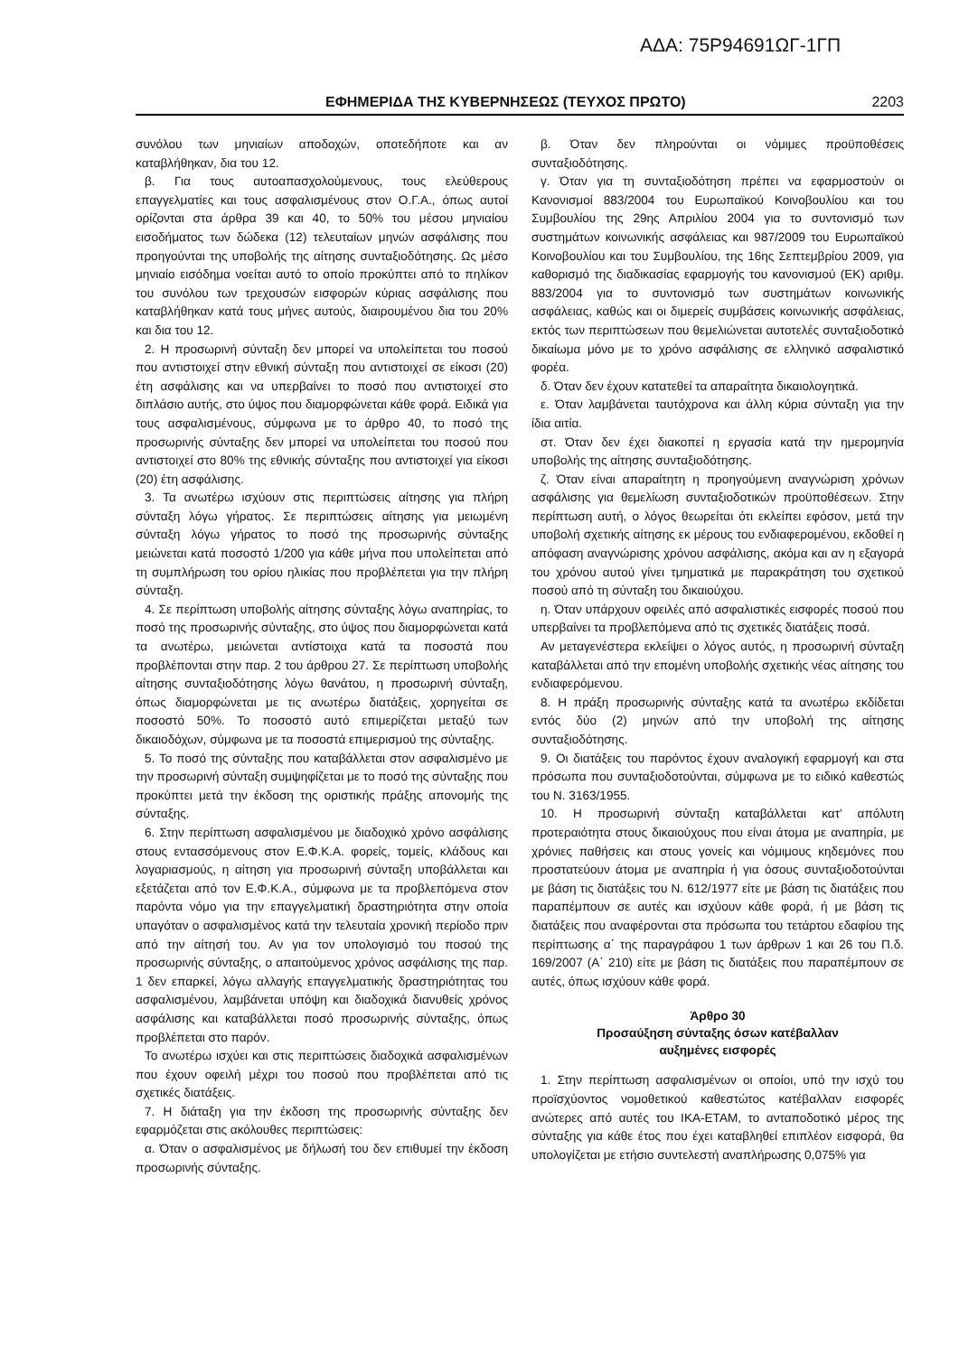ΑΔΑ: 75Ρ94691ΩΓ-1ΓΠ
ΕΦΗΜΕΡΙΔΑ ΤΗΣ ΚΥΒΕΡΝΗΣΕΩΣ (ΤΕΥΧΟΣ ΠΡΩΤΟ) 2203
συνόλου των μηνιαίων αποδοχών, οποτεδήποτε και αν καταβλήθηκαν, δια του 12.
β. Για τους αυτοαπασχολούμενους, τους ελεύθερους επαγγελματίες και τους ασφαλισμένους στον Ο.Γ.Α., όπως αυτοί ορίζονται στα άρθρα 39 και 40, το 50% του μέσου μηνιαίου εισοδήματος των δώδεκα (12) τελευταίων μηνών ασφάλισης που προηγούνται της υποβολής της αίτησης συνταξιοδότησης. Ως μέσο μηνιαίο εισόδημα νοείται αυτό το οποίο προκύπτει από το πηλίκον του συνόλου των τρεχουσών εισφορών κύριας ασφάλισης που καταβλήθηκαν κατά τους μήνες αυτούς, διαιρουμένου δια του 20% και δια του 12.
2. Η προσωρινή σύνταξη δεν μπορεί να υπολείπεται του ποσού που αντιστοιχεί στην εθνική σύνταξη που αντιστοιχεί σε είκοσι (20) έτη ασφάλισης και να υπερβαίνει το ποσό που αντιστοιχεί στο διπλάσιο αυτής, στο ύψος που διαμορφώνεται κάθε φορά. Ειδικά για τους ασφαλισμένους, σύμφωνα με το άρθρο 40, το ποσό της προσωρινής σύνταξης δεν μπορεί να υπολείπεται του ποσού που αντιστοιχεί στο 80% της εθνικής σύνταξης που αντιστοιχεί για είκοσι (20) έτη ασφάλισης.
3. Τα ανωτέρω ισχύουν στις περιπτώσεις αίτησης για πλήρη σύνταξη λόγω γήρατος. Σε περιπτώσεις αίτησης για μειωμένη σύνταξη λόγω γήρατος το ποσό της προσωρινής σύνταξης μειώνεται κατά ποσοστό 1/200 για κάθε μήνα που υπολείπεται από τη συμπλήρωση του ορίου ηλικίας που προβλέπεται για την πλήρη σύνταξη.
4. Σε περίπτωση υποβολής αίτησης σύνταξης λόγω αναπηρίας, το ποσό της προσωρινής σύνταξης, στο ύψος που διαμορφώνεται κατά τα ανωτέρω, μειώνεται αντίστοιχα κατά τα ποσοστά που προβλέπονται στην παρ. 2 του άρθρου 27. Σε περίπτωση υποβολής αίτησης συνταξιοδότησης λόγω θανάτου, η προσωρινή σύνταξη, όπως διαμορφώνεται με τις ανωτέρω διατάξεις, χορηγείται σε ποσοστό 50%. Το ποσοστό αυτό επιμερίζεται μεταξύ των δικαιοδόχων, σύμφωνα με τα ποσοστά επιμερισμού της σύνταξης.
5. Το ποσό της σύνταξης που καταβάλλεται στον ασφαλισμένο με την προσωρινή σύνταξη συμψηφίζεται με το ποσό της σύνταξης που προκύπτει μετά την έκδοση της οριστικής πράξης απονομής της σύνταξης.
6. Στην περίπτωση ασφαλισμένου με διαδοχικό χρόνο ασφάλισης στους εντασσόμενους στον Ε.Φ.Κ.Α. φορείς, τομείς, κλάδους και λογαριασμούς, η αίτηση για προσωρινή σύνταξη υποβάλλεται και εξετάζεται από τον Ε.Φ.Κ.Α., σύμφωνα με τα προβλεπόμενα στον παρόντα νόμο για την επαγγελματική δραστηριότητα στην οποία υπαγόταν ο ασφαλισμένος κατά την τελευταία χρονική περίοδο πριν από την αίτησή του. Αν για τον υπολογισμό του ποσού της προσωρινής σύνταξης, ο απαιτούμενος χρόνος ασφάλισης της παρ. 1 δεν επαρκεί, λόγω αλλαγής επαγγελματικής δραστηριότητας του ασφαλισμένου, λαμβάνεται υπόψη και διαδοχικά διανυθείς χρόνος ασφάλισης και καταβάλλεται ποσό προσωρινής σύνταξης, όπως προβλέπεται στο παρόν.
Το ανωτέρω ισχύει και στις περιπτώσεις διαδοχικά ασφαλισμένων που έχουν οφειλή μέχρι του ποσού που προβλέπεται από τις σχετικές διατάξεις.
7. Η διάταξη για την έκδοση της προσωρινής σύνταξης δεν εφαρμόζεται στις ακόλουθες περιπτώσεις:
α. Όταν ο ασφαλισμένος με δήλωσή του δεν επιθυμεί την έκδοση προσωρινής σύνταξης.
β. Όταν δεν πληρούνται οι νόμιμες προϋποθέσεις συνταξιοδότησης.
γ. Όταν για τη συνταξιοδότηση πρέπει να εφαρμοστούν οι Κανονισμοί 883/2004 του Ευρωπαϊκού Κοινοβουλίου και του Συμβουλίου της 29ης Απριλίου 2004 για το συντονισμό των συστημάτων κοινωνικής ασφάλειας και 987/2009 του Ευρωπαϊκού Κοινοβουλίου και του Συμβουλίου, της 16ης Σεπτεμβρίου 2009, για καθορισμό της διαδικασίας εφαρμογής του κανονισμού (ΕΚ) αριθμ. 883/2004 για το συντονισμό των συστημάτων κοινωνικής ασφάλειας, καθώς και οι διμερείς συμβάσεις κοινωνικής ασφάλειας, εκτός των περιπτώσεων που θεμελιώνεται αυτοτελές συνταξιοδοτικό δικαίωμα μόνο με το χρόνο ασφάλισης σε ελληνικό ασφαλιστικό φορέα.
δ. Όταν δεν έχουν κατατεθεί τα απαραίτητα δικαιολογητικά.
ε. Όταν λαμβάνεται ταυτόχρονα και άλλη κύρια σύνταξη για την ίδια αιτία.
στ. Όταν δεν έχει διακοπεί η εργασία κατά την ημερομηνία υποβολής της αίτησης συνταξιοδότησης.
ζ. Όταν είναι απαραίτητη η προηγούμενη αναγνώριση χρόνων ασφάλισης για θεμελίωση συνταξιοδοτικών προϋποθέσεων. Στην περίπτωση αυτή, ο λόγος θεωρείται ότι εκλείπει εφόσον, μετά την υποβολή σχετικής αίτησης εκ μέρους του ενδιαφερομένου, εκδοθεί η απόφαση αναγνώρισης χρόνου ασφάλισης, ακόμα και αν η εξαγορά του χρόνου αυτού γίνει τμηματικά με παρακράτηση του σχετικού ποσού από τη σύνταξη του δικαιούχου.
η. Όταν υπάρχουν οφειλές από ασφαλιστικές εισφορές ποσού που υπερβαίνει τα προβλεπόμενα από τις σχετικές διατάξεις ποσά.
Αν μεταγενέστερα εκλείψει ο λόγος αυτός, η προσωρινή σύνταξη καταβάλλεται από την επομένη υποβολής σχετικής νέας αίτησης του ενδιαφερόμενου.
8. Η πράξη προσωρινής σύνταξης κατά τα ανωτέρω εκδίδεται εντός δύο (2) μηνών από την υποβολή της αίτησης συνταξιοδότησης.
9. Οι διατάξεις του παρόντος έχουν αναλογική εφαρμογή και στα πρόσωπα που συνταξιοδοτούνται, σύμφωνα με το ειδικό καθεστώς του Ν. 3163/1955.
10. Η προσωρινή σύνταξη καταβάλλεται κατ’ απόλυτη προτεραιότητα στους δικαιούχους που είναι άτομα με αναπηρία, με χρόνιες παθήσεις και στους γονείς και νόμιμους κηδεμόνες που προστατεύουν άτομα με αναπηρία ή για όσους συνταξιοδοτούνται με βάση τις διατάξεις του Ν. 612/1977 είτε με βάση τις διατάξεις που παραπέμπουν σε αυτές και ισχύουν κάθε φορά, ή με βάση τις διατάξεις που αναφέρονται στα πρόσωπα του τετάρτου εδαφίου της περίπτωσης α΄ της παραγράφου 1 των άρθρων 1 και 26 του Π.δ. 169/2007 (Α΄ 210) είτε με βάση τις διατάξεις που παραπέμπουν σε αυτές, όπως ισχύουν κάθε φορά.
Άρθρο 30
Προσαύξηση σύνταξης όσων κατέβαλλαν
αυξημένες εισφορές
1. Στην περίπτωση ασφαλισμένων οι οποίοι, υπό την ισχύ του προϊσχύοντος νομοθετικού καθεστώτος κατέβαλλαν εισφορές ανώτερες από αυτές του ΙΚΑ-ΕΤΑΜ, το ανταποδοτικό μέρος της σύνταξης για κάθε έτος που έχει καταβληθεί επιπλέον εισφορά, θα υπολογίζεται με ετήσιο συντελεστή αναπλήρωσης 0,075% για